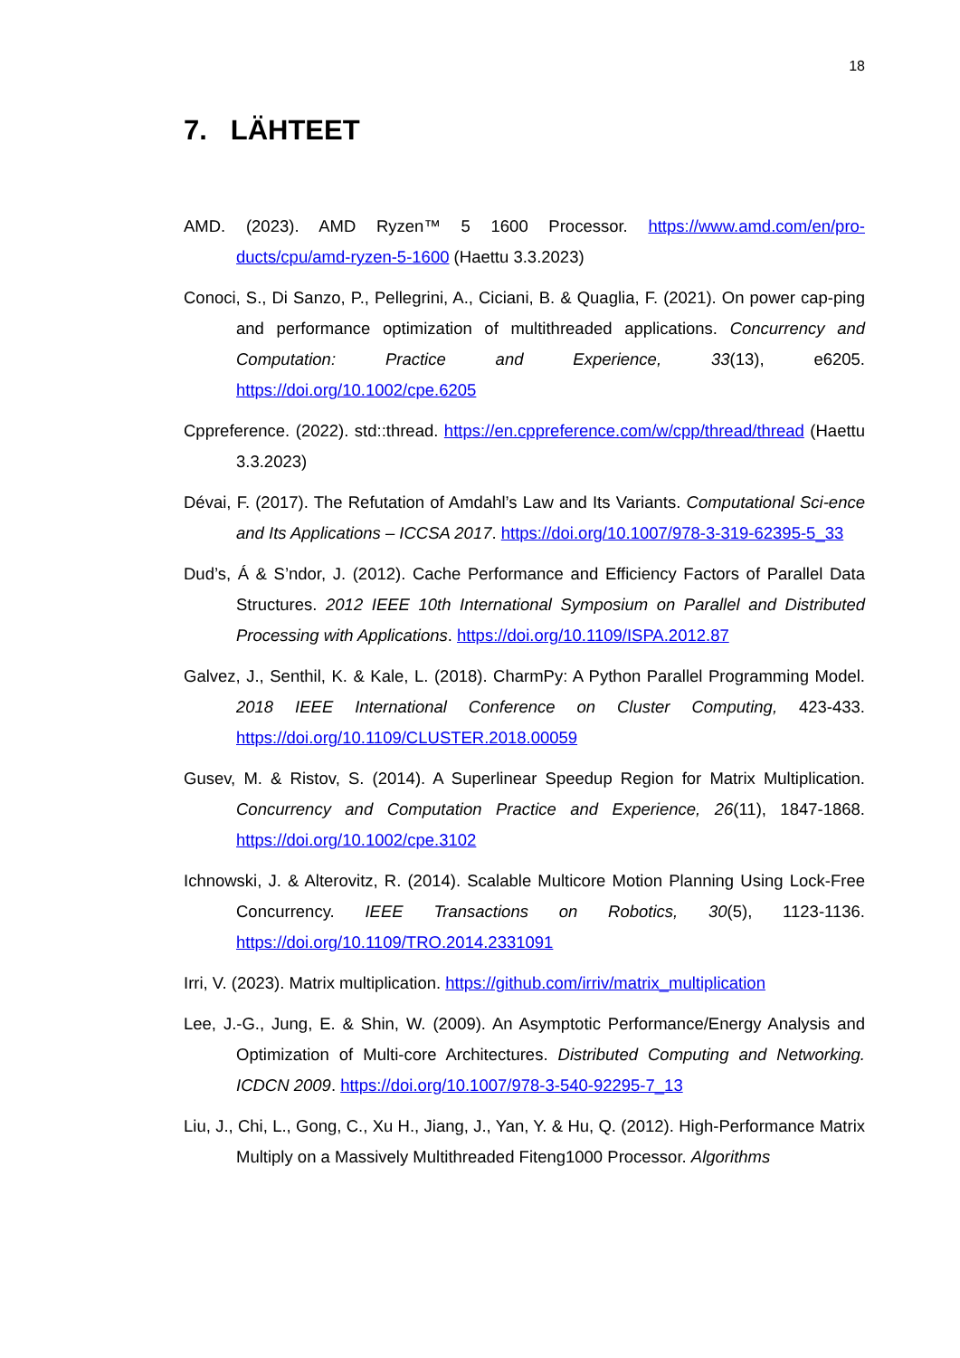18
7. LÄHTEET
AMD. (2023). AMD Ryzen™ 5 1600 Processor. https://www.amd.com/en/pro-ducts/cpu/amd-ryzen-5-1600 (Haettu 3.3.2023)
Conoci, S., Di Sanzo, P., Pellegrini, A., Ciciani, B. & Quaglia, F. (2021). On power cap-ping and performance optimization of multithreaded applications. Concurrency and Computation: Practice and Experience, 33(13), e6205. https://doi.org/10.1002/cpe.6205
Cppreference. (2022). std::thread. https://en.cppreference.com/w/cpp/thread/thread (Haettu 3.3.2023)
Dévai, F. (2017). The Refutation of Amdahl’s Law and Its Variants. Computational Sci-ence and Its Applications – ICCSA 2017. https://doi.org/10.1007/978-3-319-62395-5_33
Dud’s, Á & S’ndor, J. (2012). Cache Performance and Efficiency Factors of Parallel Data Structures. 2012 IEEE 10th International Symposium on Parallel and Distributed Processing with Applications. https://doi.org/10.1109/ISPA.2012.87
Galvez, J., Senthil, K. & Kale, L. (2018). CharmPy: A Python Parallel Programming Model. 2018 IEEE International Conference on Cluster Computing, 423-433. https://doi.org/10.1109/CLUSTER.2018.00059
Gusev, M. & Ristov, S. (2014). A Superlinear Speedup Region for Matrix Multiplication. Concurrency and Computation Practice and Experience, 26(11), 1847-1868. https://doi.org/10.1002/cpe.3102
Ichnowski, J. & Alterovitz, R. (2014). Scalable Multicore Motion Planning Using Lock-Free Concurrency. IEEE Transactions on Robotics, 30(5), 1123-1136. https://doi.org/10.1109/TRO.2014.2331091
Irri, V. (2023). Matrix multiplication. https://github.com/irriv/matrix_multiplication
Lee, J.-G., Jung, E. & Shin, W. (2009). An Asymptotic Performance/Energy Analysis and Optimization of Multi-core Architectures. Distributed Computing and Networking. ICDCN 2009. https://doi.org/10.1007/978-3-540-92295-7_13
Liu, J., Chi, L., Gong, C., Xu H., Jiang, J., Yan, Y. & Hu, Q. (2012). High-Performance Matrix Multiply on a Massively Multithreaded Fiteng1000 Processor. Algorithms